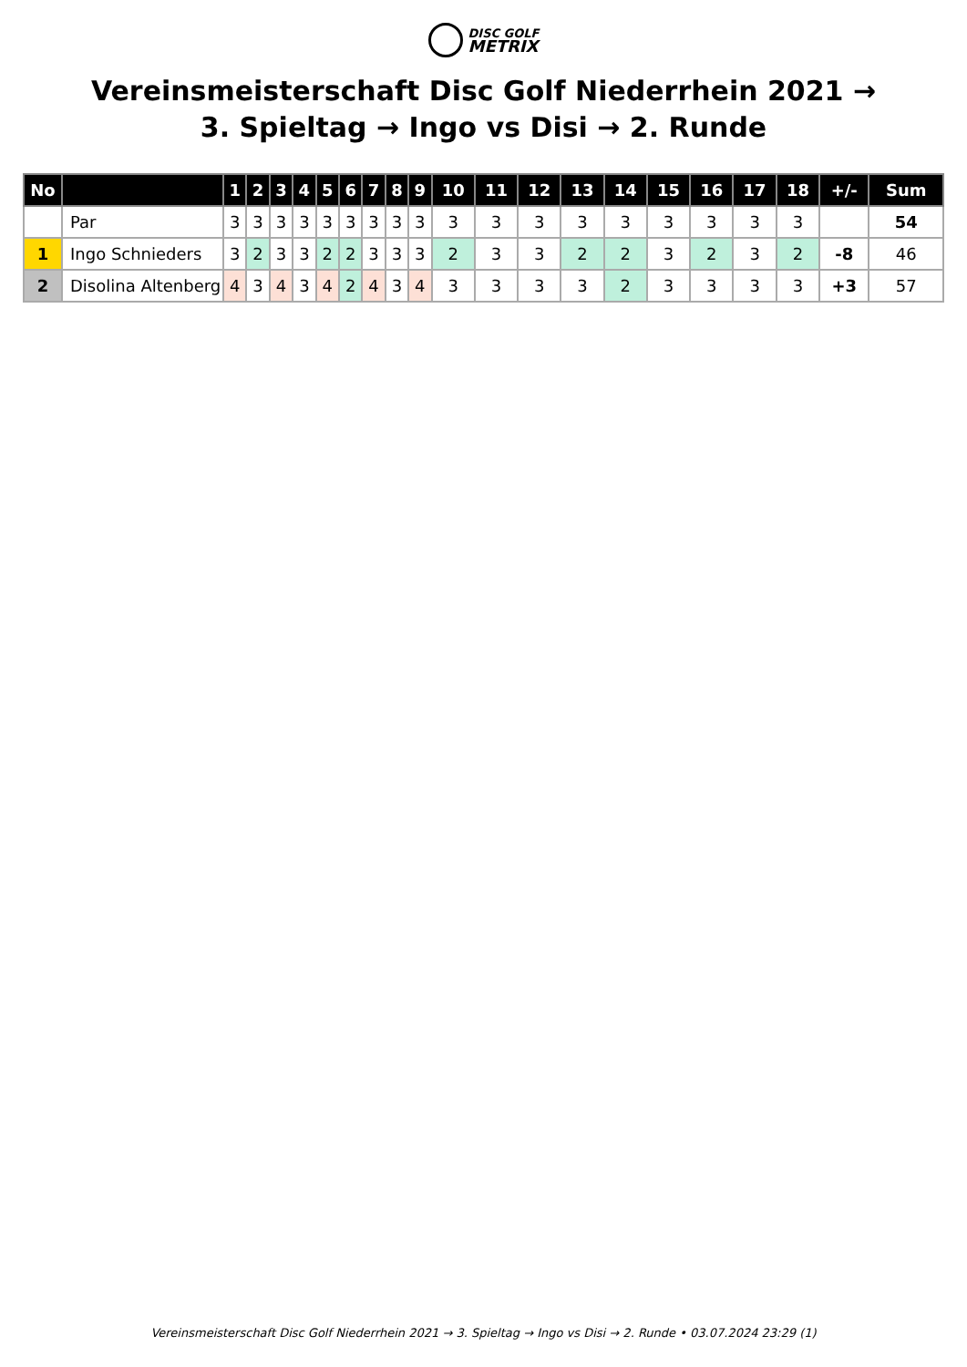DISC GOLF
METRIX
Vereinsmeisterschaft Disc Golf Niederrhein 2021 → 3. Spieltag → Ingo vs Disi → 2. Runde
| No | | 1 | 2 | 3 | 4 | 5 | 6 | 7 | 8 | 9 | 10 | 11 | 12 | 13 | 14 | 15 | 16 | 17 | 18 | +/- | Sum |
| --- | --- | --- | --- | --- | --- | --- | --- | --- | --- | --- | --- | --- | --- | --- | --- | --- | --- | --- | --- | --- | --- |
| | Par | 3 | 3 | 3 | 3 | 3 | 3 | 3 | 3 | 3 | 3 | 3 | 3 | 3 | 3 | 3 | 3 | 3 | 3 | | 54 |
| 1 | Ingo Schnieders | 3 | 2 | 3 | 3 | 2 | 2 | 3 | 3 | 3 | 2 | 3 | 3 | 2 | 2 | 3 | 2 | 3 | 2 | -8 | 46 |
| 2 | Disolina Altenberg | 4 | 3 | 4 | 3 | 4 | 2 | 4 | 3 | 4 | 3 | 3 | 3 | 3 | 2 | 3 | 3 | 3 | 3 | +3 | 57 |
Vereinsmeisterschaft Disc Golf Niederrhein 2021 → 3. Spieltag → Ingo vs Disi → 2. Runde • 03.07.2024 23:29 (1)